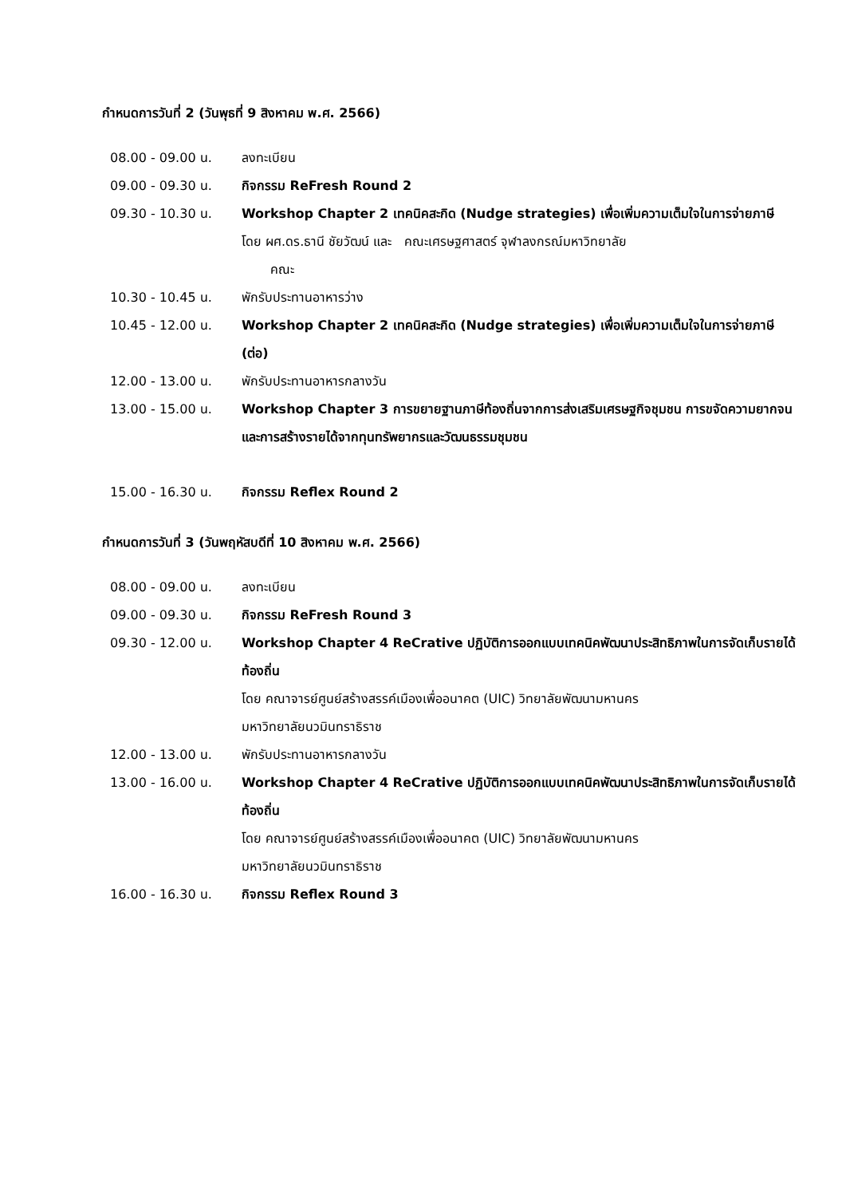กำหนดการวันที่ 2 (วันพุธที่ 9 สิงหาคม พ.ศ. 2566)
08.00 - 09.00 น. ลงทะเบียน
09.00 - 09.30 น. กิจกรรม ReFresh Round 2
09.30 - 10.30 น. Workshop Chapter 2 เทคนิคสะกิด (Nudge strategies) เพื่อเพิ่มความเต็มใจในการจ่ายภาษี
โดย ผศ.ดร.ธานี ชัยวัฒน์ และ คณะเศรษฐศาสตร์ จุฬาลงกรณ์มหาวิทยาลัย
คณะ
10.30 - 10.45 น. พักรับประทานอาหารว่าง
10.45 - 12.00 น. Workshop Chapter 2 เทคนิคสะกิด (Nudge strategies) เพื่อเพิ่มความเต็มใจในการจ่ายภาษี (ต่อ)
12.00 - 13.00 น. พักรับประทานอาหารกลางวัน
13.00 - 15.00 น. Workshop Chapter 3 การขยายฐานภาษีท้องถิ่นจากการส่งเสริมเศรษฐกิจชุมชน การขจัดความยากจน และการสร้างรายได้จากทุนทรัพยากรและวัฒนธรรมชุมชน
15.00 - 16.30 น. กิจกรรม Reflex Round 2
กำหนดการวันที่ 3 (วันพฤหัสบดีที่ 10 สิงหาคม พ.ศ. 2566)
08.00 - 09.00 น. ลงทะเบียน
09.00 - 09.30 น. กิจกรรม ReFresh Round 3
09.30 - 12.00 น. Workshop Chapter 4 ReCrative ปฏิบัติการออกแบบเทคนิคพัฒนาประสิทธิภาพในการจัดเก็บรายได้ท้องถิ่น
โดย คณาจารย์ศูนย์สร้างสรรค์เมืองเพื่ออนาคต (UIC) วิทยาลัยพัฒนามหานคร
มหาวิทยาลัยนวมินทราธิราช
12.00 - 13.00 น. พักรับประทานอาหารกลางวัน
13.00 - 16.00 น. Workshop Chapter 4 ReCrative ปฏิบัติการออกแบบเทคนิคพัฒนาประสิทธิภาพในการจัดเก็บรายได้ท้องถิ่น
โดย คณาจารย์ศูนย์สร้างสรรค์เมืองเพื่ออนาคต (UIC) วิทยาลัยพัฒนามหานคร
มหาวิทยาลัยนวมินทราธิราช
16.00 - 16.30 น. กิจกรรม Reflex Round 3